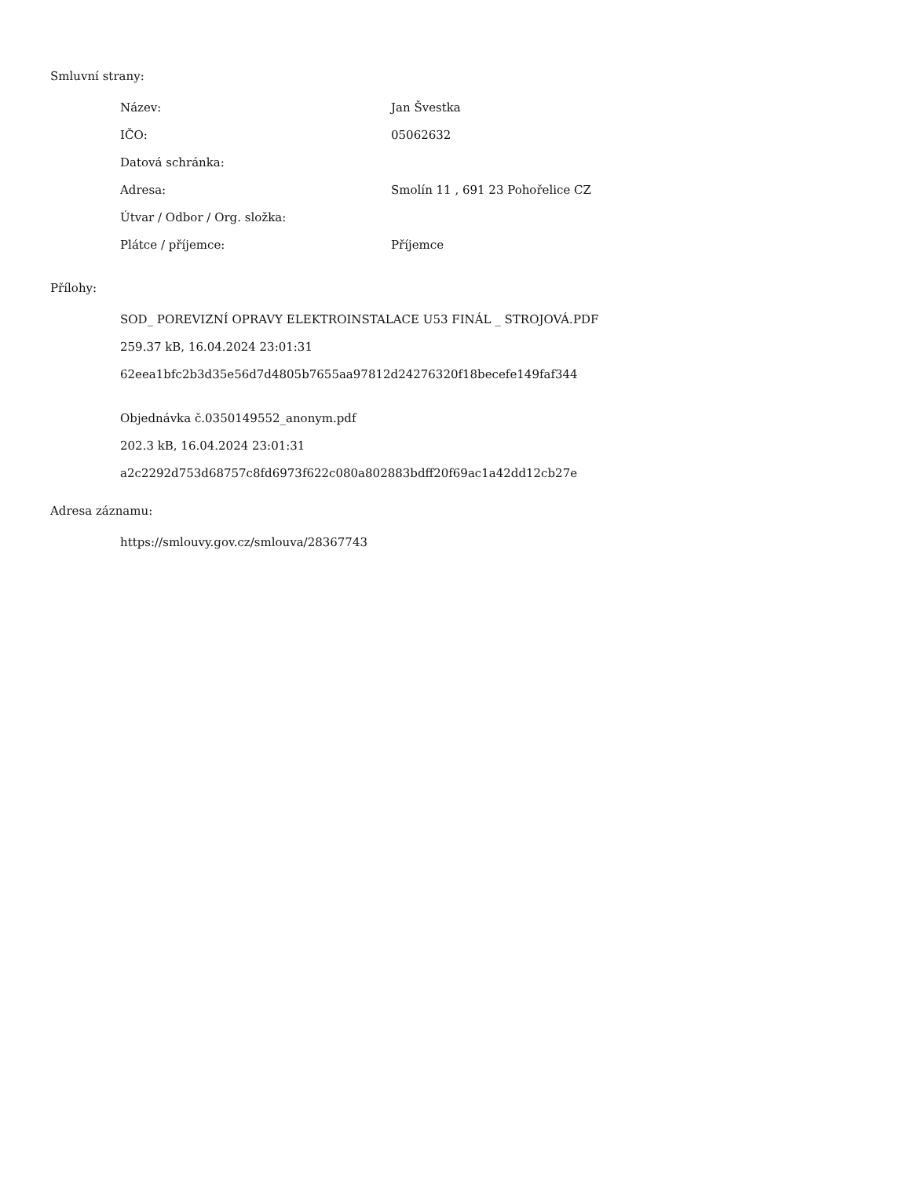Smluvní strany:
| Název: | Jan Švestka |
| IČO: | 05062632 |
| Datová schránka: | |
| Adresa: | Smolín 11 , 691 23 Pohořelice CZ |
| Útvar / Odbor / Org. složka: | |
| Plátce / příjemce: | Příjemce |
Přílohy:
SOD_ POREVIZNÍ OPRAVY ELEKTROINSTALACE U53 FINÁL _ STROJOVÁ.PDF
259.37 kB, 16.04.2024 23:01:31
62eea1bfc2b3d35e56d7d4805b7655aa97812d24276320f18becefe149faf344
Objednávka č.0350149552_anonym.pdf
202.3 kB, 16.04.2024 23:01:31
a2c2292d753d68757c8fd6973f622c080a802883bdff20f69ac1a42dd12cb27e
Adresa záznamu:
https://smlouvy.gov.cz/smlouva/28367743